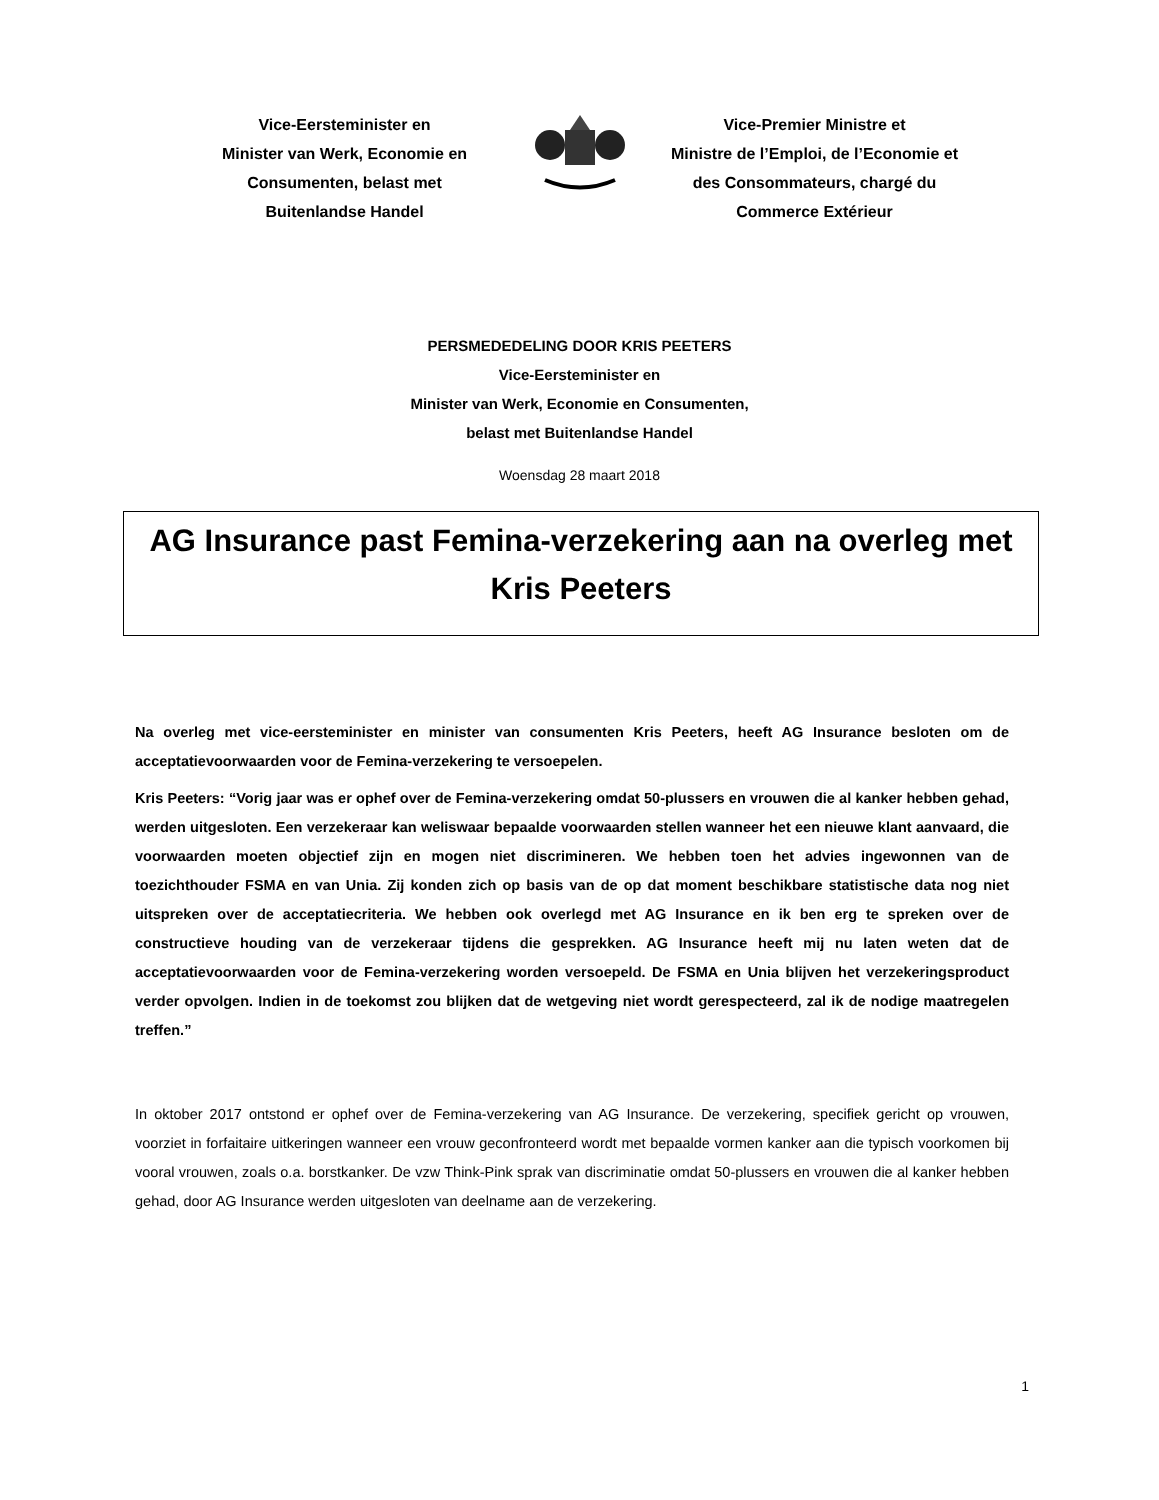Vice-Eersteminister en
Minister van Werk, Economie en
Consumenten, belast met
Buitenlandse Handel
Vice-Premier Ministre et
Ministre de l’Emploi, de l’Economie et
des Consommateurs, chargé du
Commerce Extérieur
PERSMEDEDELING DOOR KRIS PEETERS
Vice-Eersteminister en
Minister van Werk, Economie en Consumenten,
belast met Buitenlandse Handel
Woensdag 28 maart 2018
AG Insurance past Femina-verzekering aan na overleg met Kris Peeters
Na overleg met vice-eersteminister en minister van consumenten Kris Peeters, heeft AG Insurance besloten om de acceptatievoorwaarden voor de Femina-verzekering te versoepelen.
Kris Peeters: “Vorig jaar was er ophef over de Femina-verzekering omdat 50-plussers en vrouwen die al kanker hebben gehad, werden uitgesloten. Een verzekeraar kan weliswaar bepaalde voorwaarden stellen wanneer het een nieuwe klant aanvaard, die voorwaarden moeten objectief zijn en mogen niet discrimineren. We hebben toen het advies ingewonnen van de toezichthouder FSMA en van Unia. Zij konden zich op basis van de op dat moment beschikbare statistische data nog niet uitspreken over de acceptatiecriteria. We hebben ook overlegd met AG Insurance en ik ben erg te spreken over de constructieve houding van de verzekeraar tijdens die gesprekken. AG Insurance heeft mij nu laten weten dat de acceptatievoorwaarden voor de Femina-verzekering worden versoepeld. De FSMA en Unia blijven het verzekeringsproduct verder opvolgen. Indien in de toekomst zou blijken dat de wetgeving niet wordt gerespecteerd, zal ik de nodige maatregelen treffen.”
In oktober 2017 ontstond er ophef over de Femina-verzekering van AG Insurance. De verzekering, specifiek gericht op vrouwen, voorziet in forfaitaire uitkeringen wanneer een vrouw geconfronteerd wordt met bepaalde vormen kanker aan die typisch voorkomen bij vooral vrouwen, zoals o.a. borstkanker. De vzw Think-Pink sprak van discriminatie omdat 50-plussers en vrouwen die al kanker hebben gehad, door AG Insurance werden uitgesloten van deelname aan de verzekering.
1